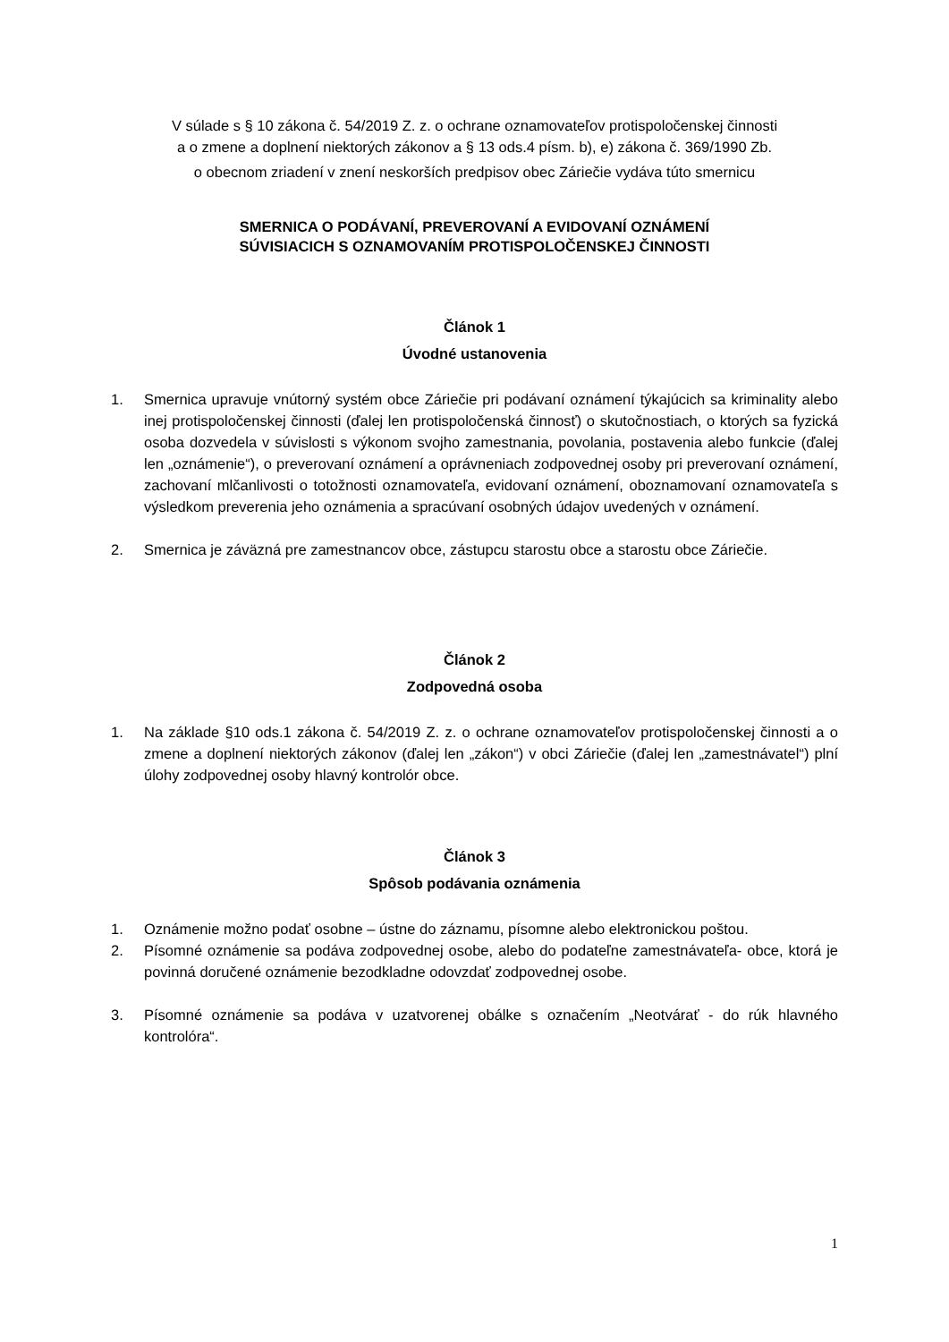V súlade s § 10 zákona č. 54/2019 Z. z. o ochrane oznamovateľov protispoločenskej činnosti
a o zmene a doplnení niektorých zákonov a § 13 ods.4 písm. b), e) zákona č. 369/1990 Zb.
o obecnom zriadení v znení neskorších predpisov obec Záriečie vydáva túto smernicu
SMERNICA O PODÁVANÍ, PREVEROVANÍ A EVIDOVANÍ OZNÁMENÍ
SÚVISIACICH S OZNAMOVANÍM PROTISPOLOČENSKEJ ČINNOSTI
Článok 1
Úvodné ustanovenia
1. Smernica upravuje vnútorný systém obce Záriečie pri podávaní oznámení týkajúcich sa kriminality alebo inej protispoločenskej činnosti (ďalej len protispoločenská činnosť) o skutočnostiach, o ktorých sa fyzická osoba dozvedela v súvislosti s výkonom svojho zamestnania, povolania, postavenia alebo funkcie (ďalej len „oznámenie“), o preverovaní oznámení a oprávneniach zodpovednej osoby pri preverovaní oznámení, zachovaní mlčanlivosti o totožnosti oznamovateľa, evidovaní oznámení, oboznamovaní oznamovateľa s výsledkom preverenia jeho oznámenia a spracúvaní osobných údajov uvedených v oznámení.
2. Smernica je záväzná pre zamestnancov obce, zástupcu starostu obce a starostu obce Záriečie.
Článok 2
Zodpovedná osoba
1. Na základe §10 ods.1 zákona č. 54/2019 Z. z. o ochrane oznamovateľov protispoločenskej činnosti a o zmene a doplnení niektorých zákonov (ďalej len „zákon“) v obci Záriečie (ďalej len „zamestnávatel“) plní úlohy zodpovednej osoby hlavný kontrolór obce.
Článok 3
Spôsob podávania oznámenia
1. Oznámenie možno podať osobne – ústne do záznamu, písomne alebo elektronickou poštou.
2. Písomné oznámenie sa podáva zodpovednej osobe, alebo do podateľne zamestnávateľa- obce, ktorá je povinná doručené oznámenie bezodkladne odovzdať zodpovednej osobe.
3. Písomné oznámenie sa podáva v uzatvorenej obálke s označením „Neotvárať - do rúk hlavného kontrolóra“.
1